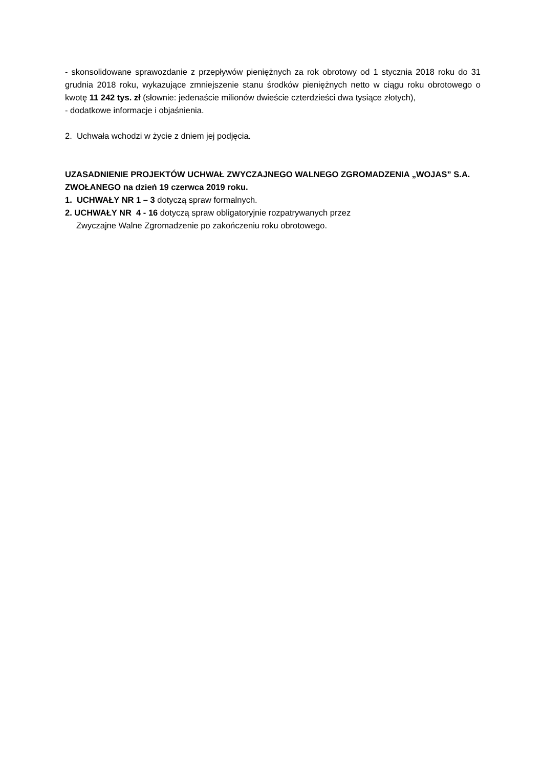- skonsolidowane sprawozdanie z przepływów pieniężnych za rok obrotowy od 1 stycznia 2018 roku do 31 grudnia 2018 roku, wykazujące zmniejszenie stanu środków pieniężnych netto w ciągu roku obrotowego o kwotę 11 242 tys. zł (słownie: jedenaście milionów dwieście czterdzieści dwa tysiące złotych),
- dodatkowe informacje i objaśnienia.
2. Uchwała wchodzi w życie z dniem jej podjęcia.
UZASADNIENIE PROJEKTÓW UCHWAŁ ZWYCZAJNEGO WALNEGO ZGROMADZENIA „WOJAS” S.A. ZWOŁANEGO na dzień 19 czerwca 2019 roku.
1. UCHWAŁY NR 1 – 3 dotyczą spraw formalnych.
2. UCHWAŁY NR 4 - 16 dotyczą spraw obligatoryjnie rozpatrywanych przez
Zwyczajne Walne Zgromadzenie po zakończeniu roku obrotowego.